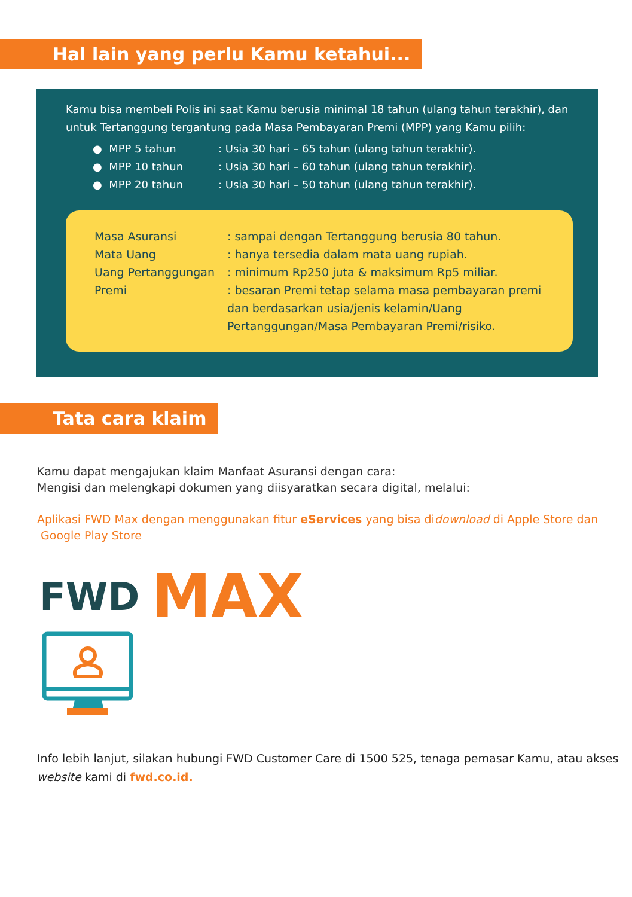Hal lain yang perlu Kamu ketahui...
Kamu bisa membeli Polis ini saat Kamu berusia minimal 18 tahun (ulang tahun terakhir), dan untuk Tertanggung tergantung pada Masa Pembayaran Premi (MPP) yang Kamu pilih:
● MPP 5 tahun: Usia 30 hari – 65 tahun (ulang tahun terakhir).
● MPP 10 tahun: Usia 30 hari – 60 tahun (ulang tahun terakhir).
● MPP 20 tahun: Usia 30 hari – 50 tahun (ulang tahun terakhir).
Masa Asuransi: sampai dengan Tertanggung berusia 80 tahun.
Mata Uang: hanya tersedia dalam mata uang rupiah.
Uang Pertanggungan: minimum Rp250 juta & maksimum Rp5 miliar.
Premi: besaran Premi tetap selama masa pembayaran premi dan berdasarkan usia/jenis kelamin/Uang Pertanggungan/Masa Pembayaran Premi/risiko.
Tata cara klaim
Kamu dapat mengajukan klaim Manfaat Asuransi dengan cara:
Mengisi dan melengkapi dokumen yang diisyaratkan secara digital, melalui:
Aplikasi FWD Max dengan menggunakan fitur eServices yang bisa didownload di Apple Store dan Google Play Store
FWD MAX
Info lebih lanjut, silakan hubungi FWD Customer Care di 1500 525, tenaga pemasar Kamu, atau akses website kami di fwd.co.id.